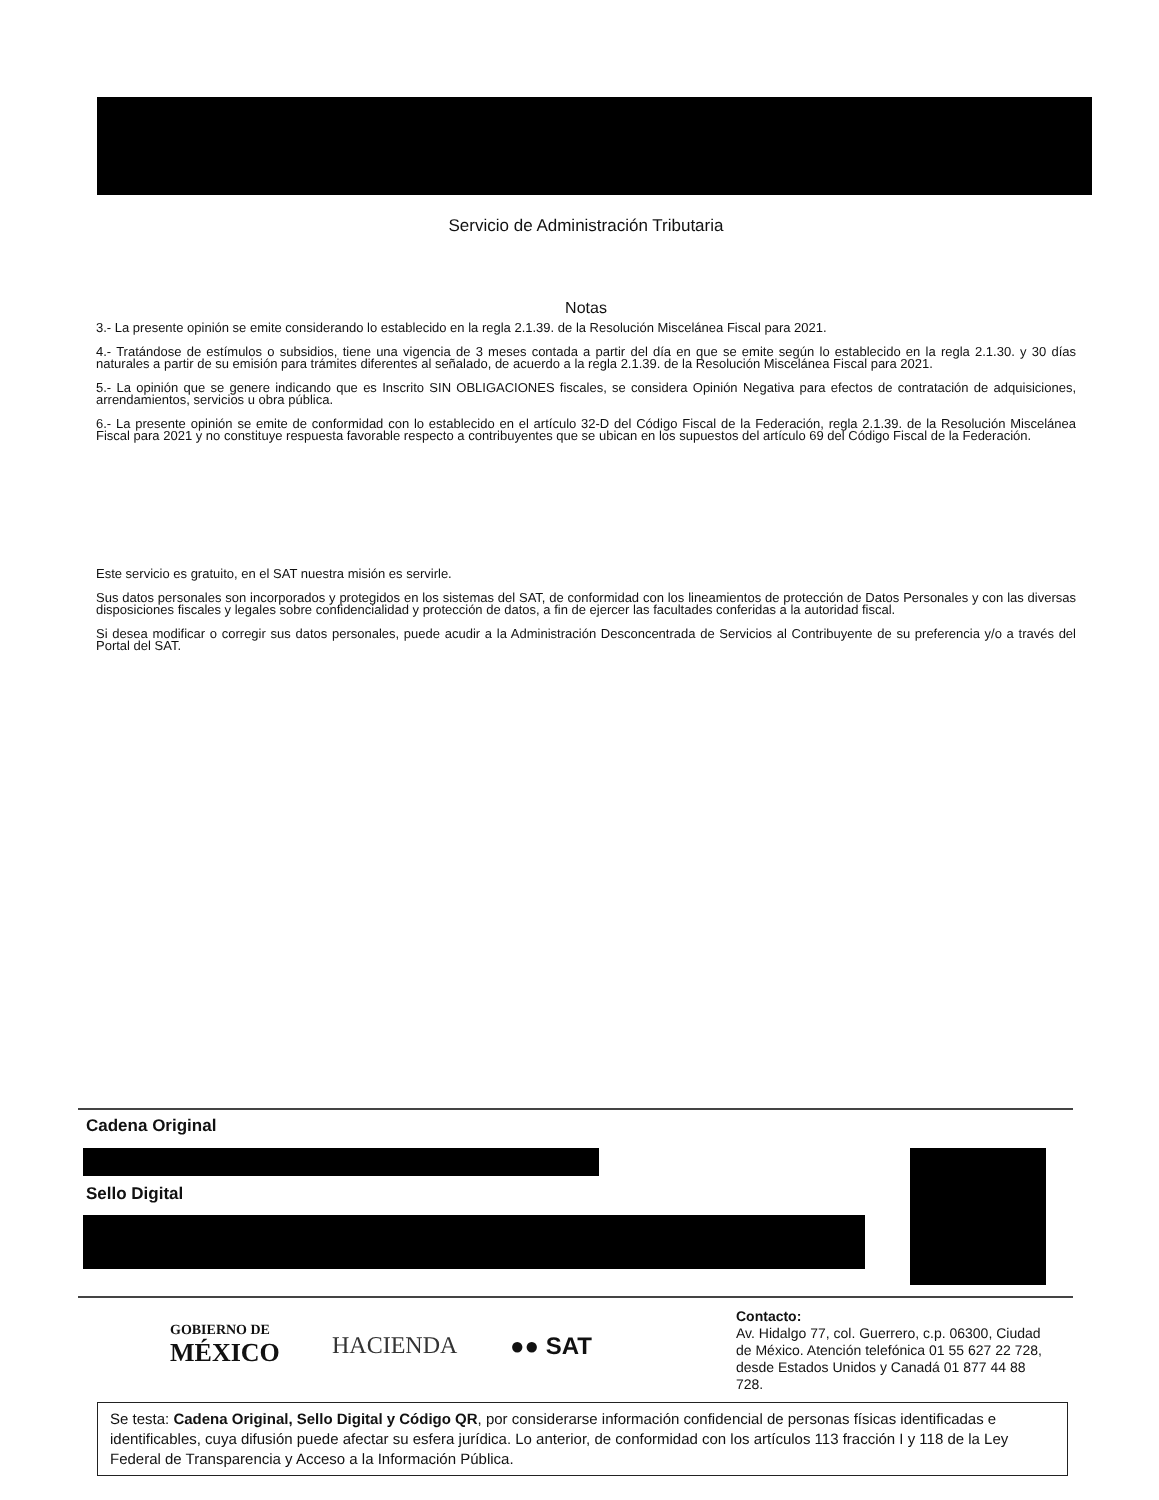Servicio de Administración Tributaria
Notas
3.- La presente opinión se emite considerando lo establecido en la regla 2.1.39. de la Resolución Miscelánea Fiscal para 2021.
4.- Tratándose de estímulos o subsidios, tiene una vigencia de 3 meses contada a partir del día en que se emite según lo establecido en la regla 2.1.30. y 30 días naturales a partir de su emisión para trámites diferentes al señalado, de acuerdo a la regla 2.1.39. de la Resolución Miscelánea Fiscal para 2021.
5.- La opinión que se genere indicando que es Inscrito SIN OBLIGACIONES fiscales, se considera Opinión Negativa para efectos de contratación de adquisiciones, arrendamientos, servicios u obra pública.
6.- La presente opinión se emite de conformidad con lo establecido en el artículo 32-D del Código Fiscal de la Federación, regla 2.1.39. de la Resolución Miscelánea Fiscal para 2021 y no constituye respuesta favorable respecto a contribuyentes que se ubican en los supuestos del artículo 69 del Código Fiscal de la Federación.
Este servicio es gratuito, en el SAT nuestra misión es servirle.
Sus datos personales son incorporados y protegidos en los sistemas del SAT, de conformidad con los lineamientos de protección de Datos Personales y con las diversas disposiciones fiscales y legales sobre confidencialidad y protección de datos, a fin de ejercer las facultades conferidas a la autoridad fiscal.
Si desea modificar o corregir sus datos personales, puede acudir a la Administración Desconcentrada de Servicios al Contribuyente de su preferencia y/o a través del Portal del SAT.
Cadena Original
Sello Digital
GOBIERNO DE
MÉXICO
HACIENDA ●● SAT
Contacto:
Av. Hidalgo 77, col. Guerrero, c.p. 06300, Ciudad de México. Atención telefónica 01 55 627 22 728, desde Estados Unidos y Canadá 01 877 44 88 728.
Se testa: Cadena Original, Sello Digital y Código QR, por considerarse información confidencial de personas físicas identificadas e identificables, cuya difusión puede afectar su esfera jurídica. Lo anterior, de conformidad con los artículos 113 fracción I y 118 de la Ley Federal de Transparencia y Acceso a la Información Pública.